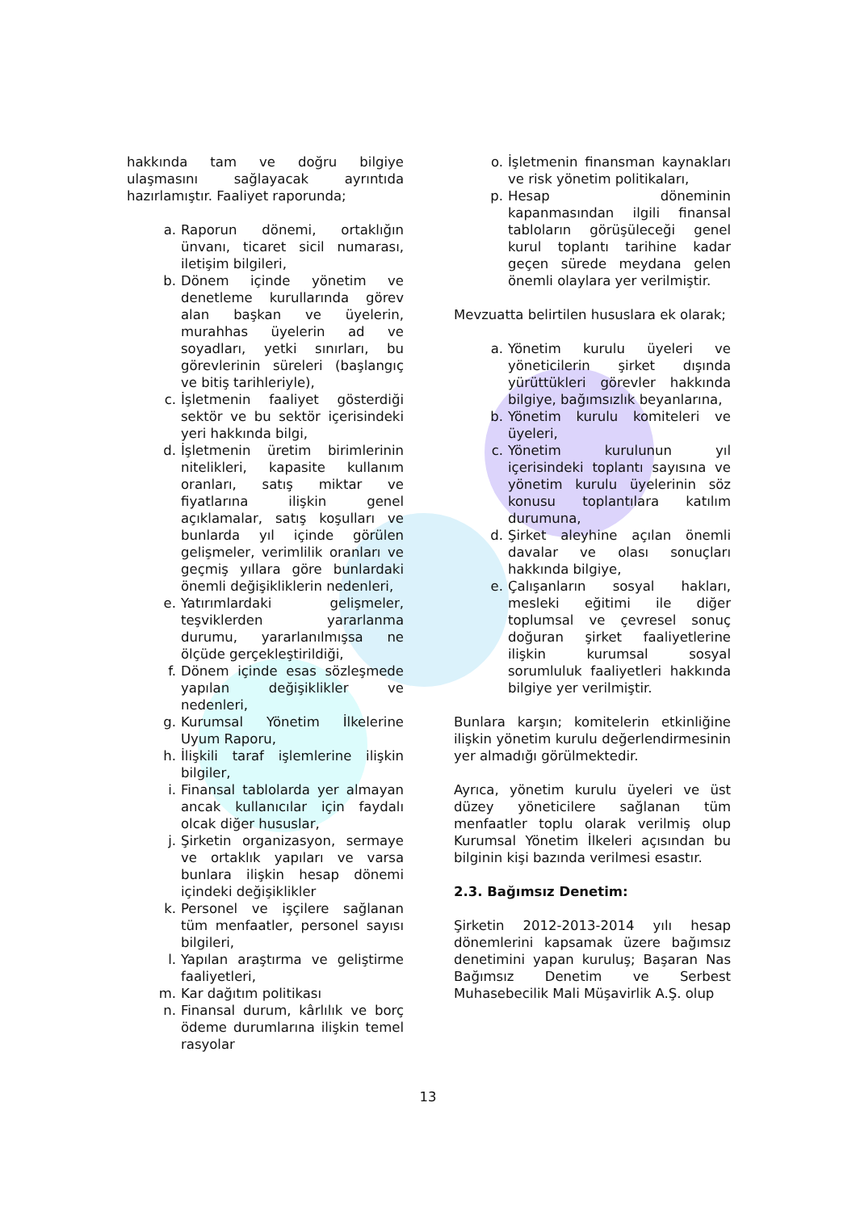hakkında tam ve doğru bilgiye ulaşmasını sağlayacak ayrıntıda hazırlamıştır. Faaliyet raporunda;
a. Raporun dönemi, ortaklığın ünvanı, ticaret sicil numarası, iletişim bilgileri,
b. Dönem içinde yönetim ve denetleme kurullarında görev alan başkan ve üyelerin, murahhas üyelerin ad ve soyadları, yetki sınırları, bu görevlerinin süreleri (başlangıç ve bitiş tarihleriyle),
c. İşletmenin faaliyet gösterdiği sektör ve bu sektör içerisindeki yeri hakkında bilgi,
d. İşletmenin üretim birimlerinin nitelikleri, kapasite kullanım oranları, satış miktar ve fiyatlarına ilişkin genel açıklamalar, satış koşulları ve bunlarda yıl içinde görülen gelişmeler, verimlilik oranları ve geçmiş yıllara göre bunlardaki önemli değişikliklerin nedenleri,
e. Yatırımlardaki gelişmeler, teşviklerden yararlanma durumu, yararlanılmışsa ne ölçüde gerçekleştirildiği,
f. Dönem içinde esas sözleşmede yapılan değişiklikler ve nedenleri,
g. Kurumsal Yönetim İlkelerine Uyum Raporu,
h. İlişkili taraf işlemlerine ilişkin bilgiler,
i. Finansal tablolarda yer almayan ancak kullanıcılar için faydalı olcak diğer hususlar,
j. Şirketin organizasyon, sermaye ve ortaklık yapıları ve varsa bunlara ilişkin hesap dönemi içindeki değişiklikler
k. Personel ve işçilere sağlanan tüm menfaatler, personel sayısı bilgileri,
l. Yapılan araştırma ve geliştirme faaliyetleri,
m. Kar dağıtım politikası
n. Finansal durum, kârlılık ve borç ödeme durumlarına ilişkin temel rasyolar
o. İşletmenin finansman kaynakları ve risk yönetim politikaları,
p. Hesap döneminin kapanmasından ilgili finansal tabloların görüşüleceği genel kurul toplantı tarihine kadar geçen sürede meydana gelen önemli olaylara yer verilmiştir.
Mevzuatta belirtilen hususlara ek olarak;
a. Yönetim kurulu üyeleri ve yöneticilerin şirket dışında yürüttükleri görevler hakkında bilgiye, bağımsızlık beyanlarına,
b. Yönetim kurulu komiteleri ve üyeleri,
c. Yönetim kurulunun yıl içerisindeki toplantı sayısına ve yönetim kurulu üyelerinin söz konusu toplantılara katılım durumuna,
d. Şirket aleyhine açılan önemli davalar ve olası sonuçları hakkında bilgiye,
e. Çalışanların sosyal hakları, mesleki eğitimi ile diğer toplumsal ve çevresel sonuç doğuran şirket faaliyetlerine ilişkin kurumsal sosyal sorumluluk faaliyetleri hakkında bilgiye yer verilmiştir.
Bunlara karşın; komitelerin etkinliğine ilişkin yönetim kurulu değerlendirmesinin yer almadığı görülmektedir.
Ayrıca, yönetim kurulu üyeleri ve üst düzey yöneticilere sağlanan tüm menfaatler toplu olarak verilmiş olup Kurumsal Yönetim İlkeleri açısından bu bilginin kişi bazında verilmesi esastır.
2.3. Bağımsız Denetim:
Şirketin 2012-2013-2014 yılı hesap dönemlerini kapsamak üzere bağımsız denetimini yapan kuruluş; Başaran Nas Bağımsız Denetim ve Serbest Muhasebecilik Mali Müşavirlik A.Ş. olup
13